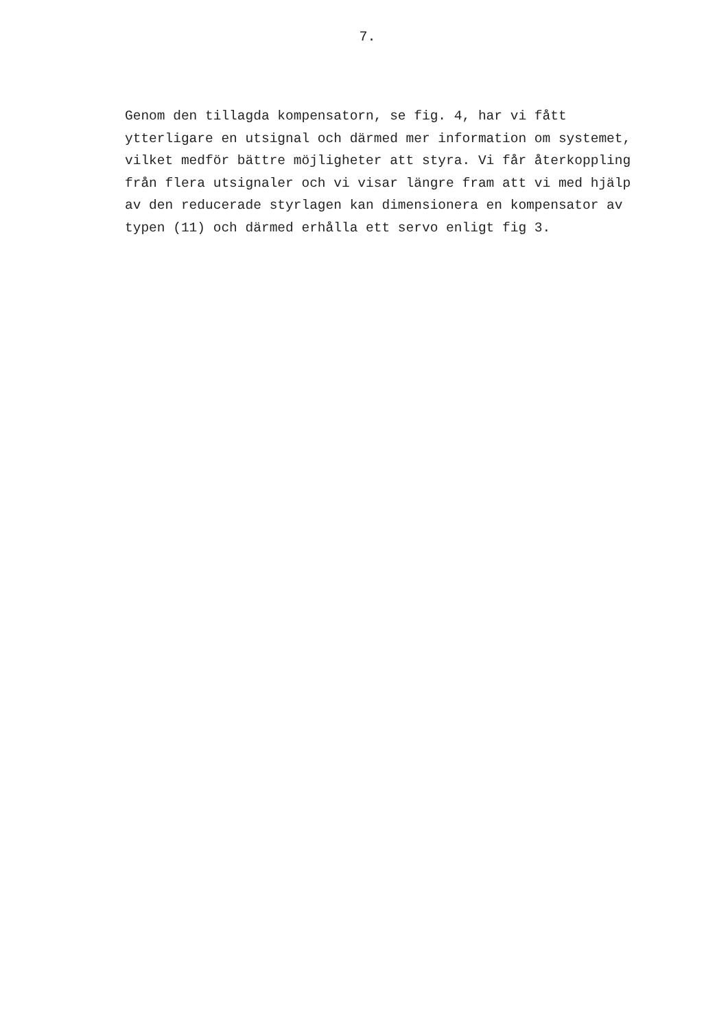7.
Genom den tillagda kompensatorn, se fig. 4, har vi fått ytterligare en utsignal och därmed mer information om systemet, vilket medför bättre möjligheter att styra. Vi får återkoppling från flera utsignaler och vi visar längre fram att vi med hjälp av den reducerade styrlagen kan dimensionera en kompensator av typen (11) och därmed erhålla ett servo enligt fig 3.